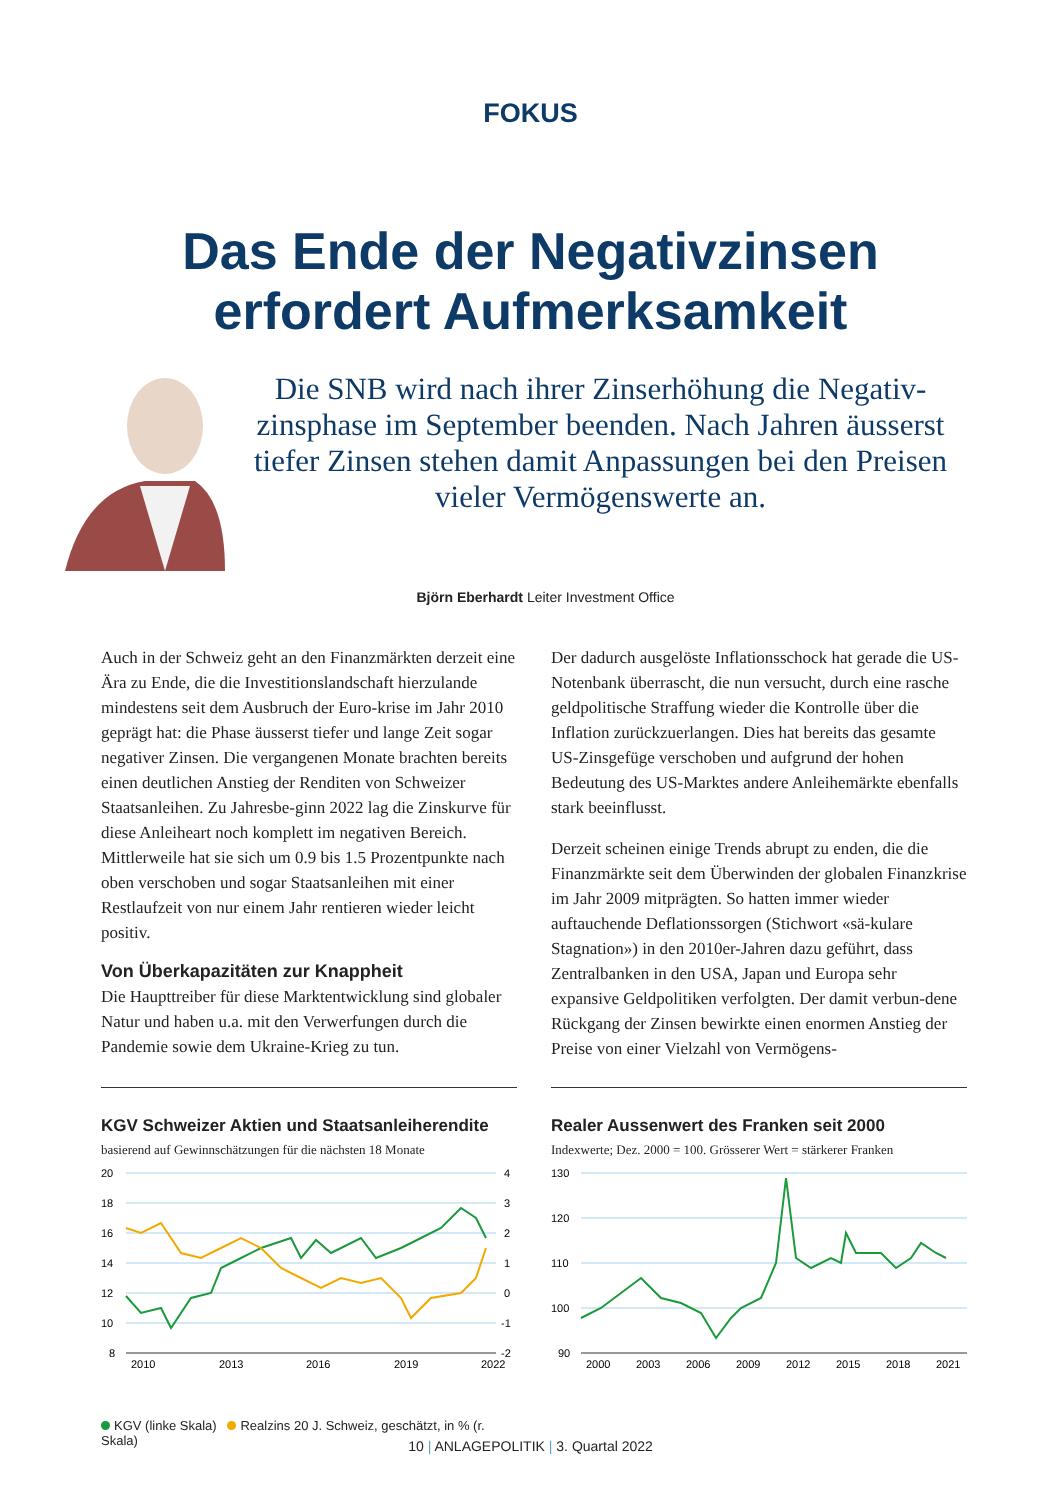FOKUS
Das Ende der Negativzinsen
erfordert Aufmerksamkeit
Die SNB wird nach ihrer Zinserhöhung die Negativ-zinsphase im September beenden. Nach Jahren äusserst tiefer Zinsen stehen damit Anpassungen bei den Preisen vieler Vermögenswerte an.
Björn Eberhardt Leiter Investment Office
Auch in der Schweiz geht an den Finanzmärkten derzeit eine Ära zu Ende, die die Investitionslandschaft hierzulande mindestens seit dem Ausbruch der Euro-krise im Jahr 2010 geprägt hat: die Phase äusserst tiefer und lange Zeit sogar negativer Zinsen. Die vergangenen Monate brachten bereits einen deutlichen Anstieg der Renditen von Schweizer Staatsanleihen. Zu Jahresbe-ginn 2022 lag die Zinskurve für diese Anleiheart noch komplett im negativen Bereich. Mittlerweile hat sie sich um 0.9 bis 1.5 Prozentpunkte nach oben verschoben und sogar Staatsanleihen mit einer Restlaufzeit von nur einem Jahr rentieren wieder leicht positiv.
Von Überkapazitäten zur Knappheit
Die Haupttreiber für diese Marktentwicklung sind globaler Natur und haben u.a. mit den Verwerfungen durch die Pandemie sowie dem Ukraine-Krieg zu tun.
Der dadurch ausgelöste Inflationsschock hat gerade die US-Notenbank überrascht, die nun versucht, durch eine rasche geldpolitische Straffung wieder die Kontrolle über die Inflation zurückzuerlangen. Dies hat bereits das gesamte US-Zinsgefüge verschoben und aufgrund der hohen Bedeutung des US-Marktes andere Anleihemärkte ebenfalls stark beeinflusst.
Derzeit scheinen einige Trends abrupt zu enden, die die Finanzmärkte seit dem Überwinden der globalen Finanzkrise im Jahr 2009 mitprägten. So hatten immer wieder auftauchende Deflationssorgen (Stichwort «sä-kulare Stagnation») in den 2010er-Jahren dazu geführt, dass Zentralbanken in den USA, Japan und Europa sehr expansive Geldpolitiken verfolgten. Der damit verbun-dene Rückgang der Zinsen bewirkte einen enormen Anstieg der Preise von einer Vielzahl von Vermögens-
KGV Schweizer Aktien und Staatsanleiherendite
basierend auf Gewinnschätzungen für die nächsten 18 Monate
20
18
16
14
12
10
8
4
3
2
1
0
-1
-2
2010
2013
2016
2019
2022
KGV (linke Skala) Realzins 20 J. Schweiz, geschätzt, in % (r. Skala)
Realer Aussenwert des Franken seit 2000
Indexwerte; Dez. 2000 = 100. Grösserer Wert = stärkerer Franken
130
120
110
100
90
2000
2003
2006
2009
2012
2015
2018
2021
10 | ANLAGEPOLITIK | 3. Quartal 2022